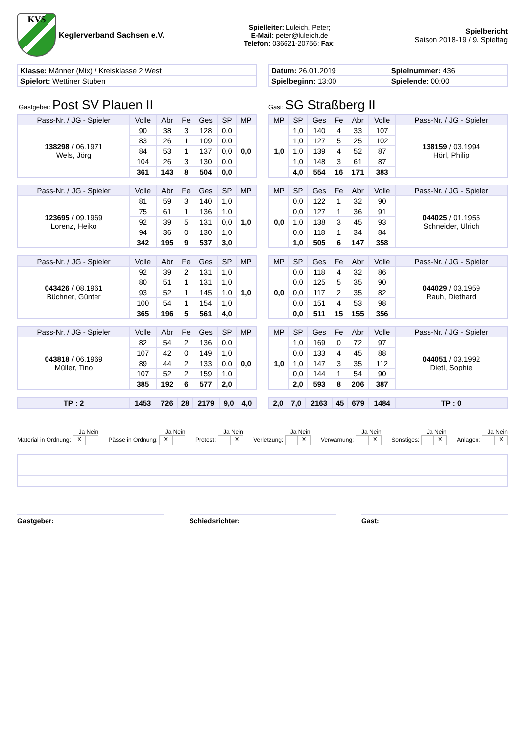KVS
Keglerverband Sachsen e.V.
Spielleiter: Luleich, Peter;
E-Mail: peter@luleich.de
Telefon: 036621-20756; Fax:
Spielbericht
Saison 2018-19 / 9. Spieltag
| Klasse: Männer (Mix) / Kreisklasse 2 West |
| Spielort: Wettiner Stuben |
| Datum: 26.01.2019 | Spielnummer: 436 |
| Spielbeginn: 13:00 | Spielende: 00:00 |
Gastgeber: Post SV Plauen II
Gast: SG Straßberg II
| Pass-Nr. / JG - Spieler | Volle | Abr | Fe | Ges | SP | MP |
| --- | --- | --- | --- | --- | --- | --- |
| 138298 / 06.1971 Wels, Jörg | 90 | 38 | 3 | 128 | 0,0 | 0,0 |
| | 83 | 26 | 1 | 109 | 0,0 | |
| | 84 | 53 | 1 | 137 | 0,0 | |
| | 104 | 26 | 3 | 130 | 0,0 | |
| | 361 | 143 | 8 | 504 | 0,0 | |
| MP | SP | Ges | Fe | Abr | Volle | Pass-Nr. / JG - Spieler |
| --- | --- | --- | --- | --- | --- | --- |
| 1,0 | 1,0 | 140 | 4 | 33 | 107 | 138159 / 03.1994 Hörl, Philip |
| | 1,0 | 127 | 5 | 25 | 102 | |
| | 1,0 | 139 | 4 | 52 | 87 | |
| | 1,0 | 148 | 3 | 61 | 87 | |
| | 4,0 | 554 | 16 | 171 | 383 | |
| Pass-Nr. / JG - Spieler | Volle | Abr | Fe | Ges | SP | MP |
| --- | --- | --- | --- | --- | --- | --- |
| 123695 / 09.1969 Lorenz, Heiko | 81 | 59 | 3 | 140 | 1,0 | 1,0 |
| | 75 | 61 | 1 | 136 | 1,0 | |
| | 92 | 39 | 5 | 131 | 0,0 | |
| | 94 | 36 | 0 | 130 | 1,0 | |
| | 342 | 195 | 9 | 537 | 3,0 | |
| MP | SP | Ges | Fe | Abr | Volle | Pass-Nr. / JG - Spieler |
| --- | --- | --- | --- | --- | --- | --- |
| 0,0 | 0,0 | 122 | 1 | 32 | 90 | 044025 / 01.1955 Schneider, Ulrich |
| | 0,0 | 127 | 1 | 36 | 91 | |
| | 1,0 | 138 | 3 | 45 | 93 | |
| | 0,0 | 118 | 1 | 34 | 84 | |
| | 1,0 | 505 | 6 | 147 | 358 | |
| Pass-Nr. / JG - Spieler | Volle | Abr | Fe | Ges | SP | MP |
| --- | --- | --- | --- | --- | --- | --- |
| 043426 / 08.1961 Büchner, Günter | 92 | 39 | 2 | 131 | 1,0 | 1,0 |
| | 80 | 51 | 1 | 131 | 1,0 | |
| | 93 | 52 | 1 | 145 | 1,0 | |
| | 100 | 54 | 1 | 154 | 1,0 | |
| | 365 | 196 | 5 | 561 | 4,0 | |
| MP | SP | Ges | Fe | Abr | Volle | Pass-Nr. / JG - Spieler |
| --- | --- | --- | --- | --- | --- | --- |
| 0,0 | 0,0 | 118 | 4 | 32 | 86 | 044029 / 03.1959 Rauh, Diethard |
| | 0,0 | 125 | 5 | 35 | 90 | |
| | 0,0 | 117 | 2 | 35 | 82 | |
| | 0,0 | 151 | 4 | 53 | 98 | |
| | 0,0 | 511 | 15 | 155 | 356 | |
| Pass-Nr. / JG - Spieler | Volle | Abr | Fe | Ges | SP | MP |
| --- | --- | --- | --- | --- | --- | --- |
| 043818 / 06.1969 Müller, Tino | 82 | 54 | 2 | 136 | 0,0 | 0,0 |
| | 107 | 42 | 0 | 149 | 1,0 | |
| | 89 | 44 | 2 | 133 | 0,0 | |
| | 107 | 52 | 2 | 159 | 1,0 | |
| | 385 | 192 | 6 | 577 | 2,0 | |
| MP | SP | Ges | Fe | Abr | Volle | Pass-Nr. / JG - Spieler |
| --- | --- | --- | --- | --- | --- | --- |
| 1,0 | 1,0 | 169 | 0 | 72 | 97 | 044051 / 03.1992 Dietl, Sophie |
| | 0,0 | 133 | 4 | 45 | 88 | |
| | 1,0 | 147 | 3 | 35 | 112 | |
| | 0,0 | 144 | 1 | 54 | 90 | |
| | 2,0 | 593 | 8 | 206 | 387 | |
| TP : 2 | 1453 | 726 | 28 | 2179 | 9,0 | 4,0 |
| --- | --- | --- | --- | --- | --- | --- |
| 2,0 | 7,0 | 2163 | 45 | 679 | 1484 | TP : 0 |
| --- | --- | --- | --- | --- | --- | --- |
Ja Nein
Material in Ordnung: X
Ja Nein
Pässe in Ordnung: X
Ja Nein
Protest: X
Ja Nein
Verletzung: X
Ja Nein
Verwarnung: X
Ja Nein
Sonstiges: X
Ja Nein
Anlagen: X
Gastgeber: Schiedsrichter: Gast: